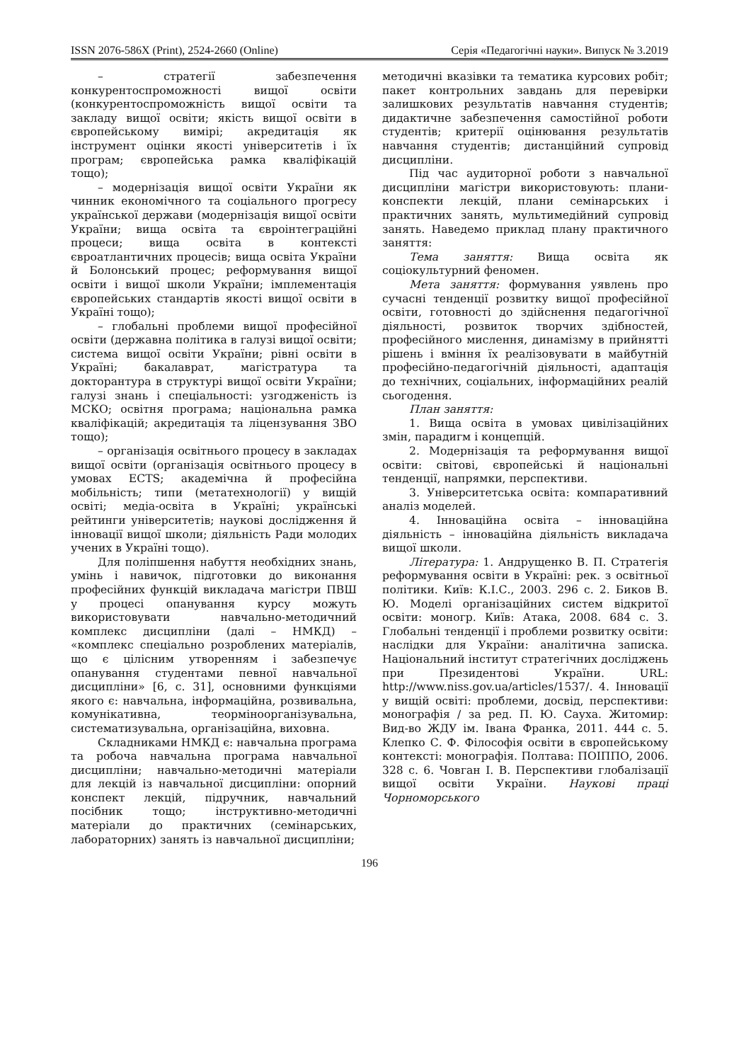ISSN 2076-586X (Print), 2524-2660 (Online) Серія «Педагогічні науки». Випуск № 3.2019
– стратегії забезпечення конкурентоспроможності вищої освіти (конкурентоспроможність вищої освіти та закладу вищої освіти; якість вищої освіти в європейському вимірі; акредитація як інструмент оцінки якості університетів і їх програм; європейська рамка кваліфікацій тощо);
– модернізація вищої освіти України як чинник економічного та соціального прогресу української держави (модернізація вищої освіти України; вища освіта та євроінтеграційні процеси; вища освіта в контексті євроатлантичних процесів; вища освіта України й Болонський процес; реформування вищої освіти і вищої школи України; імплементація європейських стандартів якості вищої освіти в Україні тощо);
– глобальні проблеми вищої професійної освіти (державна політика в галузі вищої освіти; система вищої освіти України; рівні освіти в Україні; бакалаврат, магістратура та докторантура в структурі вищої освіти України; галузі знань і спеціальності: узгодженість із МСКО; освітня програма; національна рамка кваліфікацій; акредитація та ліцензування ЗВО тощо);
– організація освітнього процесу в закладах вищої освіти (організація освітнього процесу в умовах ECTS; академічна й професійна мобільність; типи (метатехнології) у вищій освіті; медіа-освіта в Україні; українські рейтинги університетів; наукові дослідження й інновації вищої школи; діяльність Ради молодих учених в Україні тощо).
Для поліпшення набуття необхідних знань, умінь і навичок, підготовки до виконання професійних функцій викладача магістри ПВШ у процесі опанування курсу можуть використовувати навчально-методичний комплекс дисципліни (далі – НМКД) – «комплекс спеціально розроблених матеріалів, що є цілісним утворенням і забезпечує опанування студентами певної навчальної дисципліни» [6, с. 31], основними функціями якого є: навчальна, інформаційна, розвивальна, комунікативна, теорміноорганізувальна, систематизувальна, організаційна, виховна.
Складниками НМКД є: навчальна програма та робоча навчальна програма навчальної дисципліни; навчально-методичні матеріали для лекцій із навчальної дисципліни: опорний конспект лекцій, підручник, навчальний посібник тощо; інструктивно-методичні матеріали до практичних (семінарських, лабораторних) занять із навчальної дисципліни;
методичні вказівки та тематика курсових робіт; пакет контрольних завдань для перевірки залишкових результатів навчання студентів; дидактичне забезпечення самостійної роботи студентів; критерії оцінювання результатів навчання студентів; дистанційний супровід дисципліни.
Під час аудиторної роботи з навчальної дисципліни магістри використовують: плани-конспекти лекцій, плани семінарських і практичних занять, мультимедійний супровід занять. Наведемо приклад плану практичного заняття:
Тема заняття: Вища освіта як соціокультурний феномен.
Мета заняття: формування уявлень про сучасні тенденції розвитку вищої професійної освіти, готовності до здійснення педагогічної діяльності, розвиток творчих здібностей, професійного мислення, динамізму в прийнятті рішень і вміння їх реалізовувати в майбутній професійно-педагогічній діяльності, адаптація до технічних, соціальних, інформаційних реалій сьогодення.
План заняття:
1. Вища освіта в умовах цивілізаційних змін, парадигм і концепцій.
2. Модернізація та реформування вищої освіти: світові, європейські й національні тенденції, напрямки, перспективи.
3. Університетська освіта: компаративний аналіз моделей.
4. Інноваційна освіта – інноваційна діяльність – інноваційна діяльність викладача вищої школи.
Література: 1. Андрущенко В. П. Стратегія реформування освіти в Україні: рек. з освітньої політики. Київ: К.І.С., 2003. 296 с. 2. Биков В. Ю. Моделі організаційних систем відкритої освіти: моногр. Київ: Атака, 2008. 684 с. 3. Глобальні тенденції і проблеми розвитку освіти: наслідки для України: аналітична записка. Національний інститут стратегічних досліджень при Президентові України. URL: http://www.niss.gov.ua/articles/1537/. 4. Інновації у вищій освіті: проблеми, досвід, перспективи: монографія / за ред. П. Ю. Сауха. Житомир: Вид-во ЖДУ ім. Івана Франка, 2011. 444 с. 5. Клепко С. Ф. Філософія освіти в європейському контексті: монографія. Полтава: ПОІППО, 2006. 328 с. 6. Човган І. В. Перспективи глобалізації вищої освіти України. Наукові праці Чорноморського
196